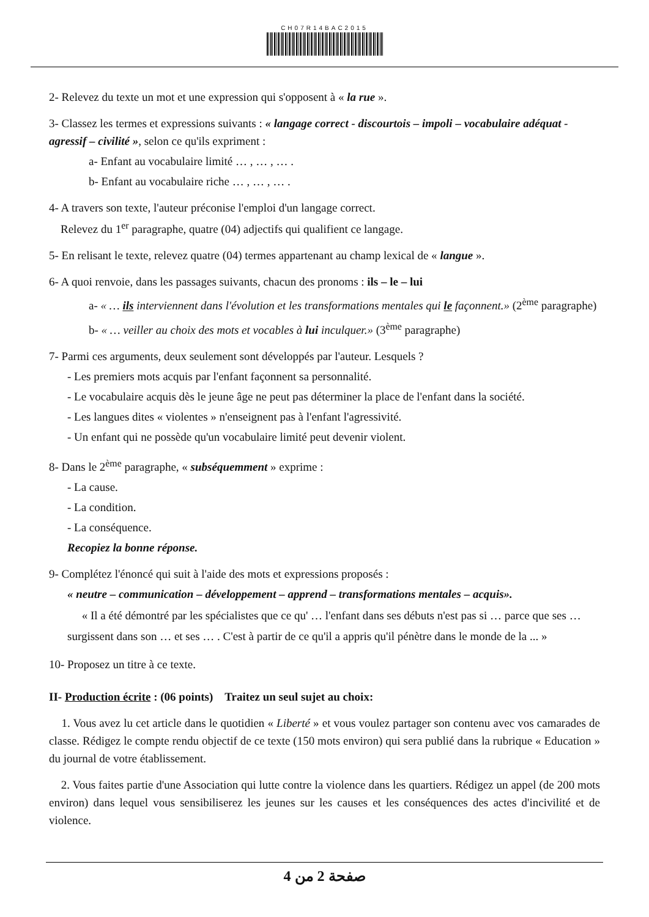CH07R14BAC2015
2- Relevez du texte un mot et une expression qui s'opposent à « la rue ».
3- Classez les termes et expressions suivants : « langage correct - discourtois – impoli – vocabulaire adéquat - agressif – civilité », selon ce qu'ils expriment :
a- Enfant au vocabulaire limité … , … , … .
b- Enfant au vocabulaire riche … , … , … .
4- A travers son texte, l'auteur préconise l'emploi d'un langage correct.
Relevez du 1<sup>er</sup> paragraphe, quatre (04) adjectifs qui qualifient ce langage.
5- En relisant le texte, relevez quatre (04) termes appartenant au champ lexical de « langue ».
6- A quoi renvoie, dans les passages suivants, chacun des pronoms : ils – le – lui
a- « … ils interviennent dans l'évolution et les transformations mentales qui le façonnent.» (2<sup>ème</sup> paragraphe)
b- « … veiller au choix des mots et vocables à lui inculquer.» (3<sup>ème</sup> paragraphe)
7- Parmi ces arguments, deux seulement sont développés par l'auteur. Lesquels ?
- Les premiers mots acquis par l'enfant façonnent sa personnalité.
- Le vocabulaire acquis dès le jeune âge ne peut pas déterminer la place de l'enfant dans la société.
- Les langues dites « violentes » n'enseignent pas à l'enfant l'agressivité.
- Un enfant qui ne possède qu'un vocabulaire limité peut devenir violent.
8- Dans le 2<sup>ème</sup> paragraphe, « subséquemment » exprime :
- La cause.
- La condition.
- La conséquence.
Recopiez la bonne réponse.
9- Complétez l'énoncé qui suit à l'aide des mots et expressions proposés :
« neutre – communication – développement – apprend – transformations mentales – acquis».
« Il a été démontré par les spécialistes que ce qu' … l'enfant dans ses débuts n'est pas si … parce que ses … surgissent dans son … et ses … . C'est à partir de ce qu'il a appris qu'il pénètre dans le monde de la ... »
10- Proposez un titre à ce texte.
II- Production écrite : (06 points) Traitez un seul sujet au choix:
1. Vous avez lu cet article dans le quotidien « Liberté » et vous voulez partager son contenu avec vos camarades de classe. Rédigez le compte rendu objectif de ce texte (150 mots environ) qui sera publié dans la rubrique « Education » du journal de votre établissement.
2. Vous faites partie d'une Association qui lutte contre la violence dans les quartiers. Rédigez un appel (de 200 mots environ) dans lequel vous sensibiliserez les jeunes sur les causes et les conséquences des actes d'incivilité et de violence.
صفحة 2 من 4